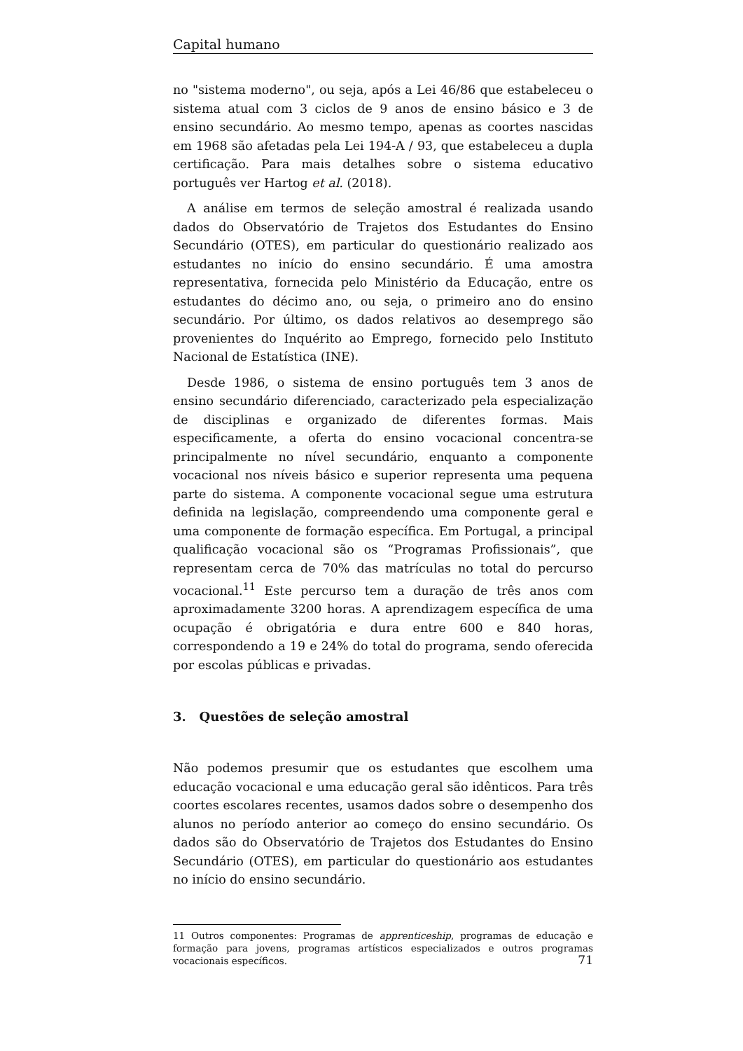Capital humano
no "sistema moderno", ou seja, após a Lei 46/86 que estabeleceu o sistema atual com 3 ciclos de 9 anos de ensino básico e 3 de ensino secundário. Ao mesmo tempo, apenas as coortes nascidas em 1968 são afetadas pela Lei 194-A / 93, que estabeleceu a dupla certificação. Para mais detalhes sobre o sistema educativo português ver Hartog et al. (2018).
A análise em termos de seleção amostral é realizada usando dados do Observatório de Trajetos dos Estudantes do Ensino Secundário (OTES), em particular do questionário realizado aos estudantes no início do ensino secundário. É uma amostra representativa, fornecida pelo Ministério da Educação, entre os estudantes do décimo ano, ou seja, o primeiro ano do ensino secundário. Por último, os dados relativos ao desemprego são provenientes do Inquérito ao Emprego, fornecido pelo Instituto Nacional de Estatística (INE).
Desde 1986, o sistema de ensino português tem 3 anos de ensino secundário diferenciado, caracterizado pela especialização de disciplinas e organizado de diferentes formas. Mais especificamente, a oferta do ensino vocacional concentra-se principalmente no nível secundário, enquanto a componente vocacional nos níveis básico e superior representa uma pequena parte do sistema. A componente vocacional segue uma estrutura definida na legislação, compreendendo uma componente geral e uma componente de formação específica. Em Portugal, a principal qualificação vocacional são os “Programas Profissionais”, que representam cerca de 70% das matrículas no total do percurso vocacional.<sup>11</sup> Este percurso tem a duração de três anos com aproximadamente 3200 horas. A aprendizagem específica de uma ocupação é obrigatória e dura entre 600 e 840 horas, correspondendo a 19 e 24% do total do programa, sendo oferecida por escolas públicas e privadas.
3. Questões de seleção amostral
Não podemos presumir que os estudantes que escolhem uma educação vocacional e uma educação geral são idênticos. Para três coortes escolares recentes, usamos dados sobre o desempenho dos alunos no período anterior ao começo do ensino secundário. Os dados são do Observatório de Trajetos dos Estudantes do Ensino Secundário (OTES), em particular do questionário aos estudantes no início do ensino secundário.
11 Outros componentes: Programas de apprenticeship, programas de educação e formação para jovens, programas artísticos especializados e outros programas vocacionais específicos.
71